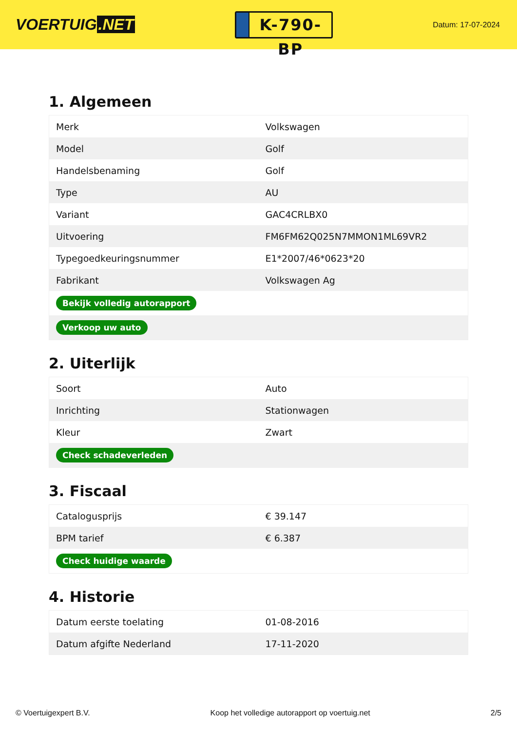VOERTUIG.NET
K-790-BP
Datum: 17-07-2024
1. Algemeen
| Merk | Volkswagen |
| Model | Golf |
| Handelsbenaming | Golf |
| Type | AU |
| Variant | GAC4CRLBX0 |
| Uitvoering | FM6FM62Q025N7MMON1ML69VR2 |
| Typegoedkeuringsnummer | E1*2007/46*0623*20 |
| Fabrikant | Volkswagen Ag |
| Bekijk volledig autorapport | |
| Verkoop uw auto | |
2. Uiterlijk
| Soort | Auto |
| Inrichting | Stationwagen |
| Kleur | Zwart |
| Check schadeverleden | |
3. Fiscaal
| Catalogusprijs | € 39.147 |
| BPM tarief | € 6.387 |
| Check huidige waarde | |
4. Historie
| Datum eerste toelating | 01-08-2016 |
| Datum afgifte Nederland | 17-11-2020 |
© Voertuigexpert B.V. Koop het volledige autorapport op voertuig.net 2/5